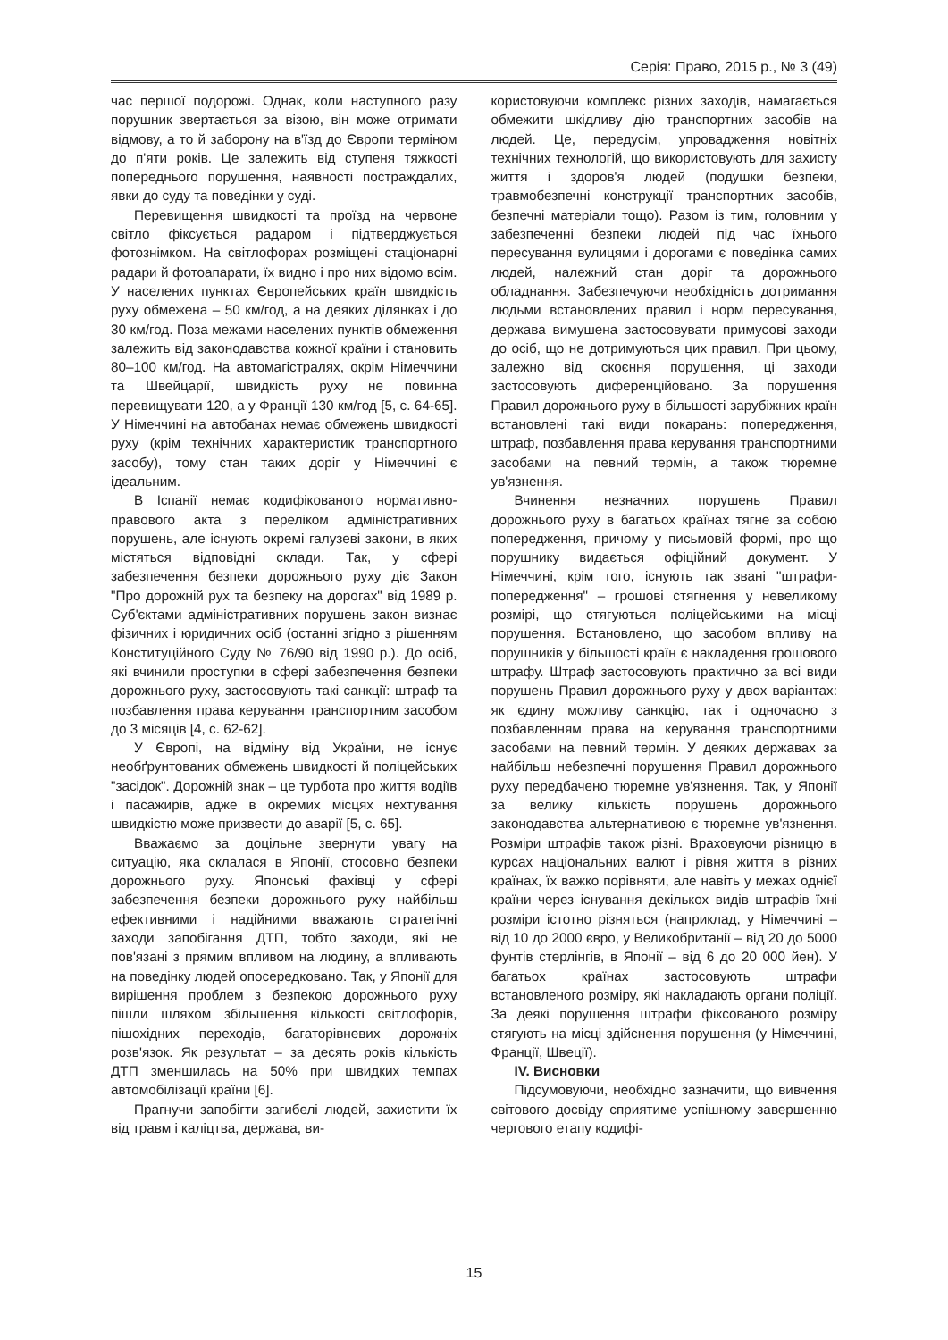Серія: Право, 2015 р., № 3 (49)
час першої подорожі. Однак, коли наступного разу порушник звертається за візою, він може отримати відмову, а то й заборону на в'їзд до Європи терміном до п'яти років. Це залежить від ступеня тяжкості попереднього порушення, наявності постраждалих, явки до суду та поведінки у суді.
Перевищення швидкості та проїзд на червоне світло фіксується радаром і підтверджується фотознімком. На світлофорах розміщені стаціонарні радари й фотоапарати, їх видно і про них відомо всім. У населених пунктах Європейських країн швидкість руху обмежена – 50 км/год, а на деяких ділянках і до 30 км/год. Поза межами населених пунктів обмеження залежить від законодавства кожної країни і становить 80–100 км/год. На автомагістралях, окрім Німеччини та Швейцарії, швидкість руху не повинна перевищувати 120, а у Франції 130 км/год [5, с. 64-65]. У Німеччині на автобанах немає обмежень швидкості руху (крім технічних характеристик транспортного засобу), тому стан таких доріг у Німеччині є ідеальним.
В Іспанії немає кодифікованого нормативно-правового акта з переліком адміністративних порушень, але існують окремі галузеві закони, в яких містяться відповідні склади. Так, у сфері забезпечення безпеки дорожнього руху діє Закон "Про дорожній рух та безпеку на дорогах" від 1989 р. Суб'єктами адміністративних порушень закон визнає фізичних і юридичних осіб (останні згідно з рішенням Конституційного Суду № 76/90 від 1990 р.). До осіб, які вчинили проступки в сфері забезпечення безпеки дорожнього руху, застосовують такі санкції: штраф та позбавлення права керування транспортним засобом до 3 місяців [4, с. 62-62].
У Європі, на відміну від України, не існує необґрунтованих обмежень швидкості й поліцейських "засідок". Дорожній знак – це турбота про життя водіїв і пасажирів, адже в окремих місцях нехтування швидкістю може призвести до аварії [5, с. 65].
Вважаємо за доцільне звернути увагу на ситуацію, яка склалася в Японії, стосовно безпеки дорожнього руху. Японські фахівці у сфері забезпечення безпеки дорожнього руху найбільш ефективними і надійними вважають стратегічні заходи запобігання ДТП, тобто заходи, які не пов'язані з прямим впливом на людину, а впливають на поведінку людей опосередковано. Так, у Японії для вирішення проблем з безпекою дорожнього руху пішли шляхом збільшення кількості світлофорів, пішохідних переходів, багаторівневих дорожніх розв'язок. Як результат – за десять років кількість ДТП зменшилась на 50% при швидких темпах автомобілізації країни [6].
Прагнучи запобігти загибелі людей, захистити їх від травм і каліцтва, держава, ви-
користовуючи комплекс різних заходів, намагається обмежити шкідливу дію транспортних засобів на людей. Це, передусім, упровадження новітніх технічних технологій, що використовують для захисту життя і здоров'я людей (подушки безпеки, травмобезпечні конструкції транспортних засобів, безпечні матеріали тощо). Разом із тим, головним у забезпеченні безпеки людей під час їхнього пересування вулицями і дорогами є поведінка самих людей, належний стан доріг та дорожнього обладнання. Забезпечуючи необхідність дотримання людьми встановлених правил і норм пересування, держава вимушена застосовувати примусові заходи до осіб, що не дотримуються цих правил. При цьому, залежно від скоєння порушення, ці заходи застосовують диференційовано. За порушення Правил дорожнього руху в більшості зарубіжних країн встановлені такі види покарань: попередження, штраф, позбавлення права керування транспортними засобами на певний термін, а також тюремне ув'язнення.
Вчинення незначних порушень Правил дорожнього руху в багатьох країнах тягне за собою попередження, причому у письмовій формі, про що порушнику видається офіційний документ. У Німеччині, крім того, існують так звані "штрафи-попередження" – грошові стягнення у невеликому розмірі, що стягуються поліцейськими на місці порушення. Встановлено, що засобом впливу на порушників у більшості країн є накладення грошового штрафу. Штраф застосовують практично за всі види порушень Правил дорожнього руху у двох варіантах: як єдину можливу санкцію, так і одночасно з позбавленням права на керування транспортними засобами на певний термін. У деяких державах за найбільш небезпечні порушення Правил дорожнього руху передбачено тюремне ув'язнення. Так, у Японії за велику кількість порушень дорожнього законодавства альтернативою є тюремне ув'язнення. Розміри штрафів також різні. Враховуючи різницю в курсах національних валют і рівня життя в різних країнах, їх важко порівняти, але навіть у межах однієї країни через існування декількох видів штрафів їхні розміри істотно різняться (наприклад, у Німеччині – від 10 до 2000 євро, у Великобританії – від 20 до 5000 фунтів стерлінгів, в Японії – від 6 до 20 000 йен). У багатьох країнах застосовують штрафи встановленого розміру, які накладають органи поліції. За деякі порушення штрафи фіксованого розміру стягують на місці здійснення порушення (у Німеччині, Франції, Швеції).
IV. Висновки
Підсумовуючи, необхідно зазначити, що вивчення світового досвіду сприятиме успішному завершенню чергового етапу кодифі-
15